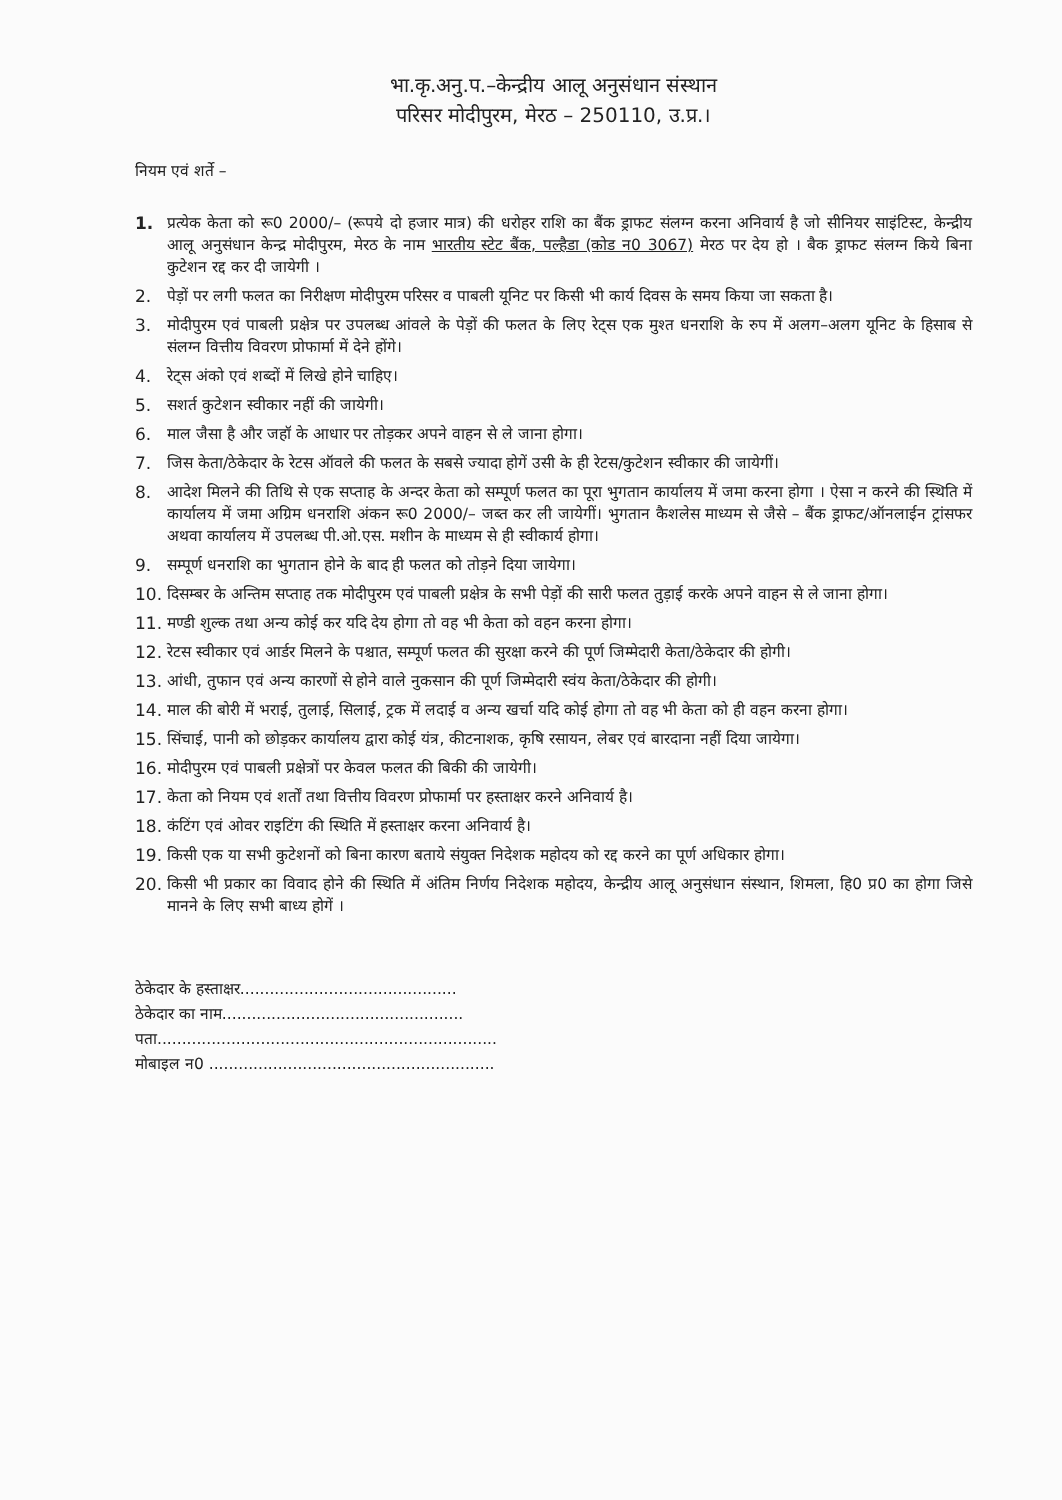भा.कृ.अनु.प.–केन्द्रीय आलू अनुसंधान संस्थान
परिसर मोदीपुरम, मेरठ – 250110, उ.प्र.।
नियम एवं शर्ते –
1. प्रत्येक केता को रू0 2000/– (रूपये दो हजार मात्र) की धरोहर राशि का बैंक ड्राफट संलग्न करना अनिवार्य है जो सीनियर साइंटिस्ट, केन्द्रीय आलू अनुसंधान केन्द्र मोदीपुरम, मेरठ के नाम भारतीय स्टेट बैंक, पल्हैडा (कोड न0 3067) मेरठ पर देय हो । बैक ड्राफट संलग्न किये बिना कुटेशन रद्द कर दी जायेगी ।
2. पेड़ों पर लगी फलत का निरीक्षण मोदीपुरम परिसर व पाबली यूनिट पर किसी भी कार्य दिवस के समय किया जा सकता है।
3. मोदीपुरम एवं पाबली प्रक्षेत्र पर उपलब्ध आंवले के पेड़ों की फलत के लिए रेट्स एक मुश्त धनराशि के रुप में अलग–अलग यूनिट के हिसाब से संलग्न वित्तीय विवरण प्रोफार्मा में देने होंगे।
4. रेट्स अंको एवं शब्दों में लिखे होने चाहिए।
5. सशर्त कुटेशन स्वीकार नहीं की जायेगी।
6. माल जैसा है और जहॉ के आधार पर तोड़कर अपने वाहन से ले जाना होगा।
7. जिस केता/ठेकेदार के रेटस ऑवले की फलत के सबसे ज्यादा होगें उसी के ही रेटस/कुटेशन स्वीकार की जायेगीं।
8. आदेश मिलने की तिथि से एक सप्ताह के अन्दर केता को सम्पूर्ण फलत का पूरा भुगतान कार्यालय में जमा करना होगा । ऐसा न करने की स्थिति में कार्यालय में जमा अग्रिम धनराशि अंकन रू0 2000/– जब्त कर ली जायेगीं। भुगतान कैशलेस माध्यम से जैसे – बैंक ड्राफट/ऑनलाईन ट्रांसफर अथवा कार्यालय में उपलब्ध पी.ओ.एस. मशीन के माध्यम से ही स्वीकार्य होगा।
9. सम्पूर्ण धनराशि का भुगतान होने के बाद ही फलत को तोड़ने दिया जायेगा।
10. दिसम्बर के अन्तिम सप्ताह तक मोदीपुरम एवं पाबली प्रक्षेत्र के सभी पेड़ों की सारी फलत तुड़ाई करके अपने वाहन से ले जाना होगा।
11. मण्डी शुल्क तथा अन्य कोई कर यदि देय होगा तो वह भी केता को वहन करना होगा।
12. रेटस स्वीकार एवं आर्डर मिलने के पश्चात, सम्पूर्ण फलत की सुरक्षा करने की पूर्ण जिम्मेदारी केता/ठेकेदार की होगी।
13. आंधी, तुफान एवं अन्य कारणों से होने वाले नुकसान की पूर्ण जिम्मेदारी स्वंय केता/ठेकेदार की होगी।
14. माल की बोरी में भराई, तुलाई, सिलाई, ट्रक में लदाई व अन्य खर्चा यदि कोई होगा तो वह भी केता को ही वहन करना होगा।
15. सिंचाई, पानी को छोड़कर कार्यालय द्वारा कोई यंत्र, कीटनाशक, कृषि रसायन, लेबर एवं बारदाना नहीं दिया जायेगा।
16. मोदीपुरम एवं पाबली प्रक्षेत्रों पर केवल फलत की बिकी की जायेगी।
17. केता को नियम एवं शर्तों तथा वित्तीय विवरण प्रोफार्मा पर हस्ताक्षर करने अनिवार्य है।
18. कंटिंग एवं ओवर राइटिंग की स्थिति में हस्ताक्षर करना अनिवार्य है।
19. किसी एक या सभी कुटेशनों को बिना कारण बताये संयुक्त निदेशक महोदय को रद्द करने का पूर्ण अधिकार होगा।
20. किसी भी प्रकार का विवाद होने की स्थिति में अंतिम निर्णय निदेशक महोदय, केन्द्रीय आलू अनुसंधान संस्थान, शिमला, हि0 प्र0 का होगा जिसे मानने के लिए सभी बाध्य होगें ।
ठेकेदार के हस्ताक्षर............................................
ठेकेदार का नाम.................................................
पता.....................................................................
मोबाइल न0 ..........................................................